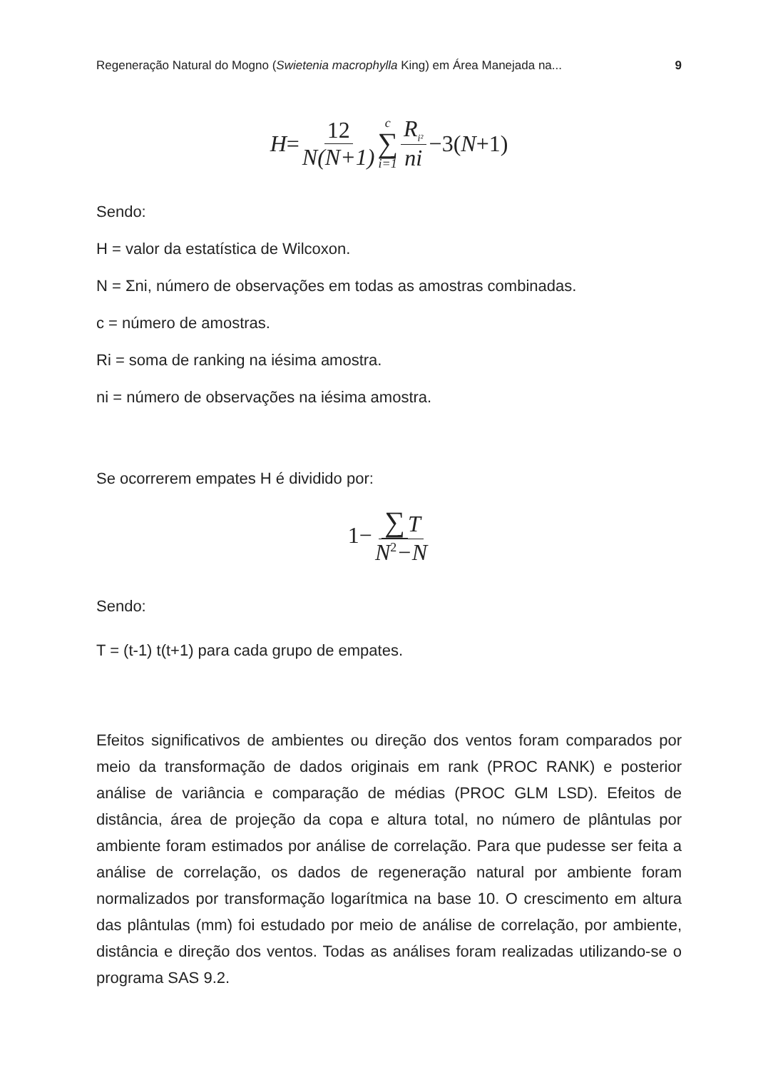Regeneração Natural do Mogno (Swietenia macrophylla King) em Área Manejada na... 9
H = 12 N(N+1) c ∑ i=1 R<sub>i²</sub> ni −3(N +1)
Sendo:
H = valor da estatística de Wilcoxon.
N = Σni, número de observações em todas as amostras combinadas.
c = número de amostras.
Ri = soma de ranking na iésima amostra.
ni = número de observações na iésima amostra.
Se ocorrerem empates H é dividido por:
1− ∑ T N<sup>2</sup>−N
Sendo:
T = (t-1) t(t+1) para cada grupo de empates.
Efeitos significativos de ambientes ou direção dos ventos foram comparados por meio da transformação de dados originais em rank (PROC RANK) e posterior análise de variância e comparação de médias (PROC GLM LSD). Efeitos de distância, área de projeção da copa e altura total, no número de plântulas por ambiente foram estimados por análise de correlação. Para que pudesse ser feita a análise de correlação, os dados de regeneração natural por ambiente foram normalizados por transformação logarítmica na base 10. O crescimento em altura das plântulas (mm) foi estudado por meio de análise de correlação, por ambiente, distância e direção dos ventos. Todas as análises foram realizadas utilizando-se o programa SAS 9.2.